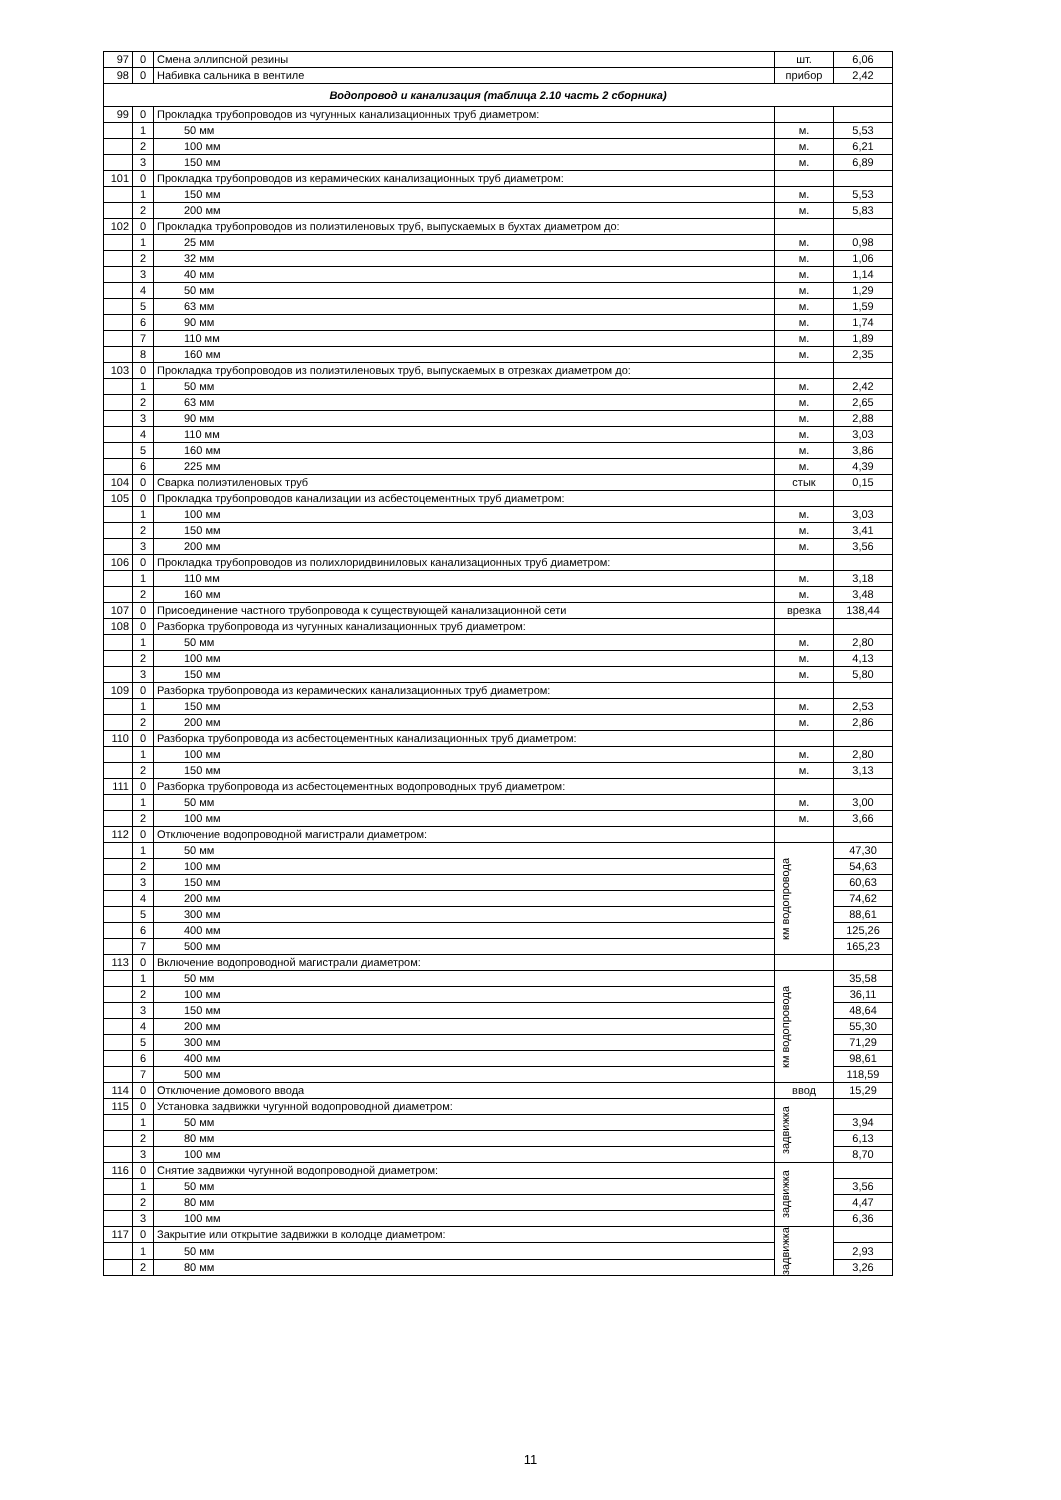| 97 | 0 | Смена эллипсной резины | шт. | 6,06 |
| 98 | 0 | Набивка сальника в вентиле | прибор | 2,42 |
| Водопровод и канализация (таблица 2.10 часть 2 сборника) | | | | |
| 99 | 0 | Прокладка трубопроводов из чугунных канализационных труб диаметром: | | |
| | 1 | 50 мм | м. | 5,53 |
| | 2 | 100 мм | м. | 6,21 |
| | 3 | 150 мм | м. | 6,89 |
| 101 | 0 | Прокладка трубопроводов из керамических канализационных труб диаметром: | | |
| | 1 | 150 мм | м. | 5,53 |
| | 2 | 200 мм | м. | 5,83 |
| 102 | 0 | Прокладка трубопроводов из полиэтиленовых труб, выпускаемых в бухтах диаметром до: | | |
| | 1 | 25 мм | м. | 0,98 |
| | 2 | 32 мм | м. | 1,06 |
| | 3 | 40 мм | м. | 1,14 |
| | 4 | 50 мм | м. | 1,29 |
| | 5 | 63 мм | м. | 1,59 |
| | 6 | 90 мм | м. | 1,74 |
| | 7 | 110 мм | м. | 1,89 |
| | 8 | 160 мм | м. | 2,35 |
| 103 | 0 | Прокладка трубопроводов из полиэтиленовых труб, выпускаемых в отрезках диаметром до: | | |
| | 1 | 50 мм | м. | 2,42 |
| | 2 | 63 мм | м. | 2,65 |
| | 3 | 90 мм | м. | 2,88 |
| | 4 | 110 мм | м. | 3,03 |
| | 5 | 160 мм | м. | 3,86 |
| | 6 | 225 мм | м. | 4,39 |
| 104 | 0 | Сварка полиэтиленовых труб | стык | 0,15 |
| 105 | 0 | Прокладка трубопроводов канализации из асбестоцементных труб диаметром: | | |
| | 1 | 100 мм | м. | 3,03 |
| | 2 | 150 мм | м. | 3,41 |
| | 3 | 200 мм | м. | 3,56 |
| 106 | 0 | Прокладка трубопроводов из полихлоридвиниловых канализационных труб диаметром: | | |
| | 1 | 110 мм | м. | 3,18 |
| | 2 | 160 мм | м. | 3,48 |
| 107 | 0 | Присоединение частного трубопровода к существующей канализационной сети | врезка | 138,44 |
| 108 | 0 | Разборка трубопровода из чугунных канализационных труб диаметром: | | |
| | 1 | 50 мм | м. | 2,80 |
| | 2 | 100 мм | м. | 4,13 |
| | 3 | 150 мм | м. | 5,80 |
| 109 | 0 | Разборка трубопровода из керамических канализационных труб диаметром: | | |
| | 1 | 150 мм | м. | 2,53 |
| | 2 | 200 мм | м. | 2,86 |
| 110 | 0 | Разборка трубопровода из асбестоцементных канализационных труб диаметром: | | |
| | 1 | 100 мм | м. | 2,80 |
| | 2 | 150 мм | м. | 3,13 |
| 111 | 0 | Разборка трубопровода из асбестоцементных водопроводных труб диаметром: | | |
| | 1 | 50 мм | м. | 3,00 |
| | 2 | 100 мм | м. | 3,66 |
| 112 | 0 | Отключение водопроводной магистрали диаметром: | | |
| | 1 | 50 мм | км водопровода | 47,30 |
| | 2 | 100 мм | | 54,63 |
| | 3 | 150 мм | | 60,63 |
| | 4 | 200 мм | | 74,62 |
| | 5 | 300 мм | | 88,61 |
| | 6 | 400 мм | | 125,26 |
| | 7 | 500 мм | | 165,23 |
| 113 | 0 | Включение водопроводной магистрали диаметром: | | |
| | 1 | 50 мм | км водопровода | 35,58 |
| | 2 | 100 мм | | 36,11 |
| | 3 | 150 мм | | 48,64 |
| | 4 | 200 мм | | 55,30 |
| | 5 | 300 мм | | 71,29 |
| | 6 | 400 мм | | 98,61 |
| | 7 | 500 мм | | 118,59 |
| 114 | 0 | Отключение домового ввода | ввод | 15,29 |
| 115 | 0 | Установка задвижки чугунной водопроводной диаметром: | задвижка | |
| | 1 | 50 мм | | 3,94 |
| | 2 | 80 мм | | 6,13 |
| | 3 | 100 мм | | 8,70 |
| 116 | 0 | Снятие задвижки чугунной водопроводной диаметром: | задвижка | |
| | 1 | 50 мм | | 3,56 |
| | 2 | 80 мм | | 4,47 |
| | 3 | 100 мм | | 6,36 |
| 117 | 0 | Закрытие или открытие задвижки в колодце диаметром: | задвижка | |
| | 1 | 50 мм | | 2,93 |
| | 2 | 80 мм | | 3,26 |
11